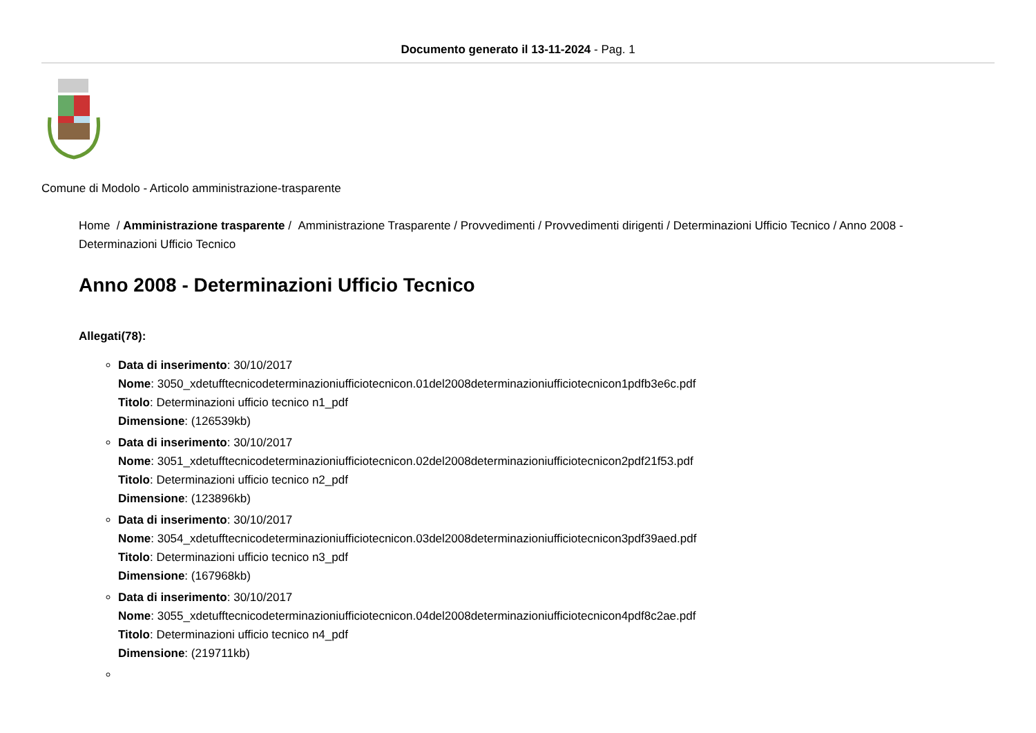Documento generato il 13-11-2024 - Pag. 1
Comune di Modolo - Articolo amministrazione-trasparente
Home / Amministrazione trasparente / Amministrazione Trasparente / Provvedimenti / Provvedimenti dirigenti / Determinazioni Ufficio Tecnico / Anno 2008 - Determinazioni Ufficio Tecnico
Anno 2008 - Determinazioni Ufficio Tecnico
Allegati(78):
Data di inserimento: 30/10/2017
Nome: 3050_xdetufftecnicodeterminazioniufficiotecnicon.01del2008determinazioniufficiotecnicon1pdfb3e6c.pdf
Titolo: Determinazioni ufficio tecnico n1_pdf
Dimensione: (126539kb)
Data di inserimento: 30/10/2017
Nome: 3051_xdetufftecnicodeterminazioniufficiotecnicon.02del2008determinazioniufficiotecnicon2pdf21f53.pdf
Titolo: Determinazioni ufficio tecnico n2_pdf
Dimensione: (123896kb)
Data di inserimento: 30/10/2017
Nome: 3054_xdetufftecnicodeterminazioniufficiotecnicon.03del2008determinazioniufficiotecnicon3pdf39aed.pdf
Titolo: Determinazioni ufficio tecnico n3_pdf
Dimensione: (167968kb)
Data di inserimento: 30/10/2017
Nome: 3055_xdetufftecnicodeterminazioniufficiotecnicon.04del2008determinazioniufficiotecnicon4pdf8c2ae.pdf
Titolo: Determinazioni ufficio tecnico n4_pdf
Dimensione: (219711kb)